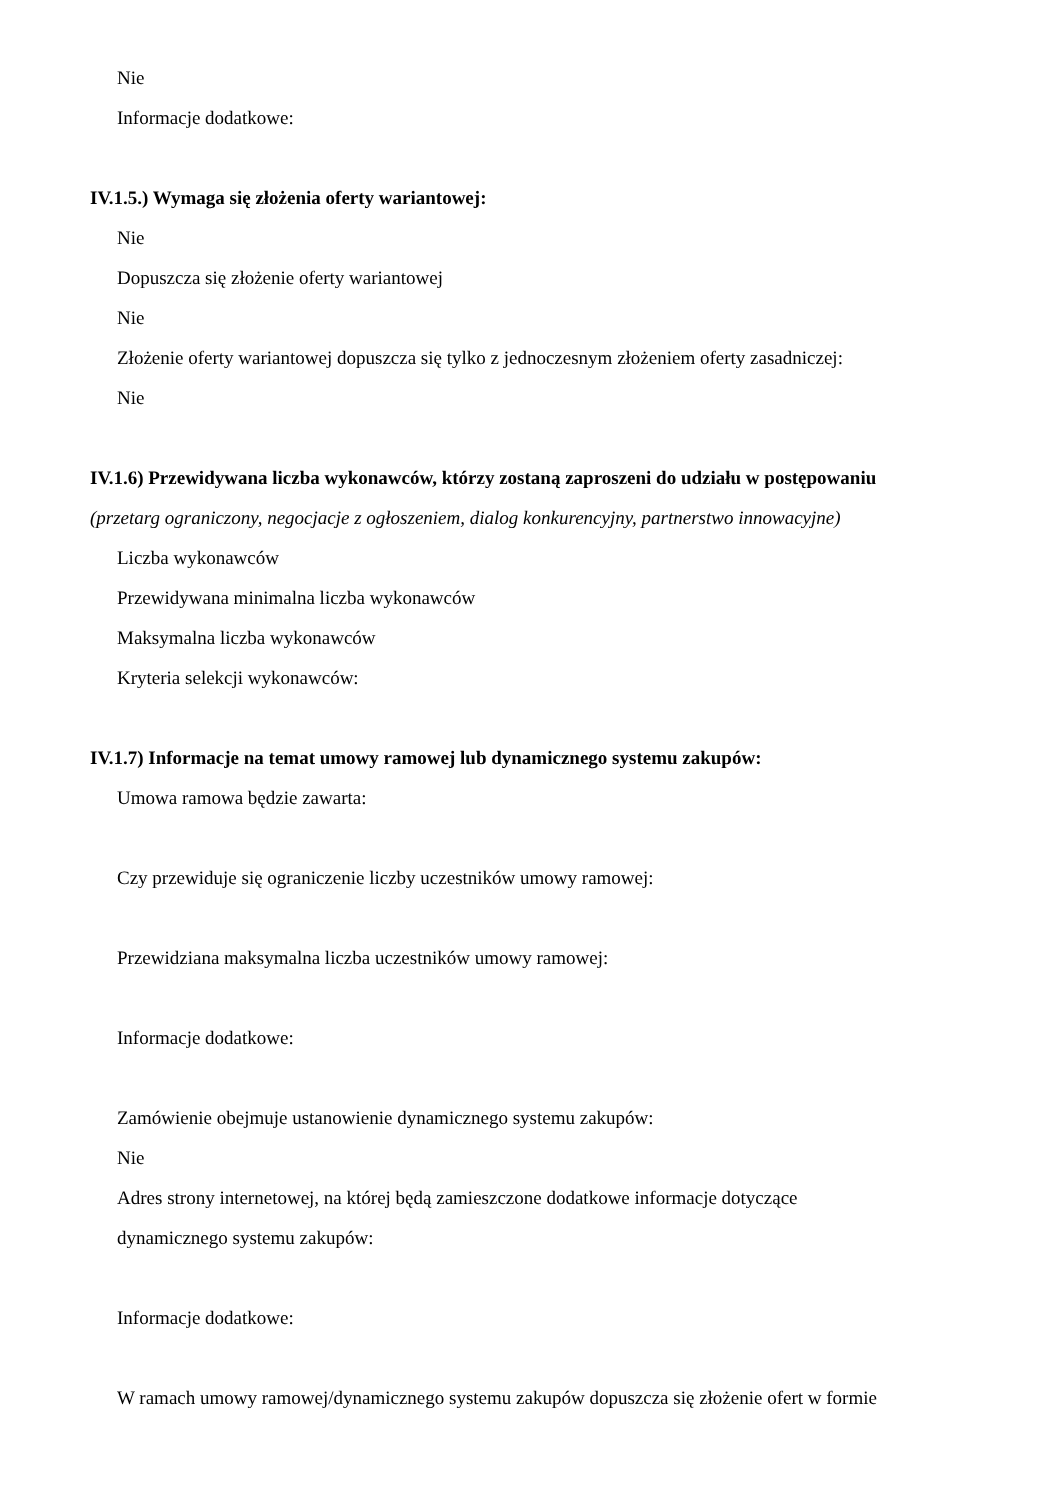Nie
Informacje dodatkowe:
IV.1.5.) Wymaga się złożenia oferty wariantowej:
Nie
Dopuszcza się złożenie oferty wariantowej
Nie
Złożenie oferty wariantowej dopuszcza się tylko z jednoczesnym złożeniem oferty zasadniczej:
Nie
IV.1.6) Przewidywana liczba wykonawców, którzy zostaną zaproszeni do udziału w postępowaniu
(przetarg ograniczony, negocjacje z ogłoszeniem, dialog konkurencyjny, partnerstwo innowacyjne)
Liczba wykonawców
Przewidywana minimalna liczba wykonawców
Maksymalna liczba wykonawców
Kryteria selekcji wykonawców:
IV.1.7) Informacje na temat umowy ramowej lub dynamicznego systemu zakupów:
Umowa ramowa będzie zawarta:
Czy przewiduje się ograniczenie liczby uczestników umowy ramowej:
Przewidziana maksymalna liczba uczestników umowy ramowej:
Informacje dodatkowe:
Zamówienie obejmuje ustanowienie dynamicznego systemu zakupów:
Nie
Adres strony internetowej, na której będą zamieszczone dodatkowe informacje dotyczące
dynamicznego systemu zakupów:
Informacje dodatkowe:
W ramach umowy ramowej/dynamicznego systemu zakupów dopuszcza się złożenie ofert w formie